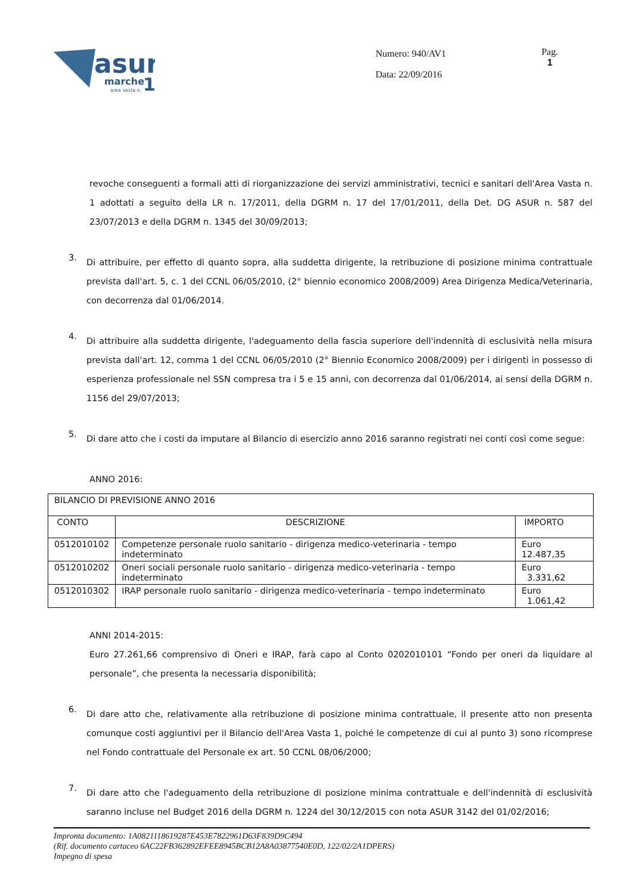asur
marche
1
area vasta n.
Numero: 940/AV1
Data: 22/09/2016
Pag.
1
revoche conseguenti a formali atti di riorganizzazione dei servizi amministrativi, tecnici e sanitari dell'Area Vasta n. 1 adottati a seguito della LR n. 17/2011, della DGRM n. 17 del 17/01/2011, della Det. DG ASUR n. 587 del 23/07/2013 e della DGRM n. 1345 del 30/09/2013;
3.
Di attribuire, per effetto di quanto sopra, alla suddetta dirigente, la retribuzione di posizione minima contrattuale prevista dall'art. 5, c. 1 del CCNL 06/05/2010, (2° biennio economico 2008/2009) Area Dirigenza Medica/Veterinaria, con decorrenza dal 01/06/2014.
4.
Di attribuire alla suddetta dirigente, l'adeguamento della fascia superiore dell'indennità di esclusività nella misura prevista dall'art. 12, comma 1 del CCNL 06/05/2010 (2° Biennio Economico 2008/2009) per i dirigenti in possesso di esperienza professionale nel SSN compresa tra i 5 e 15 anni, con decorrenza dal 01/06/2014, ai sensi della DGRM n. 1156 del 29/07/2013;
5.
Di dare atto che i costi da imputare al Bilancio di esercizio anno 2016 saranno registrati nei conti così come segue:
ANNO 2016:
| BILANCIO DI PREVISIONE ANNO 2016 | | |
| CONTO | DESCRIZIONE | IMPORTO |
| 0512010102 | Competenze personale ruolo sanitario - dirigenza medico-veterinaria - tempo indeterminato | Euro 12.487,35 |
| 0512010202 | Oneri sociali personale ruolo sanitario - dirigenza medico-veterinaria - tempo indeterminato | Euro 3.331,62 |
| 0512010302 | IRAP personale ruolo sanitario - dirigenza medico-veterinaria - tempo indeterminato | Euro 1.061,42 |
ANNI 2014-2015:
Euro 27.261,66 comprensivo di Oneri e IRAP, farà capo al Conto 0202010101 “Fondo per oneri da liquidare al personale”, che presenta la necessaria disponibilità;
6.
Di dare atto che, relativamente alla retribuzione di posizione minima contrattuale, il presente atto non presenta comunque costi aggiuntivi per il Bilancio dell'Area Vasta 1, poiché le competenze di cui al punto 3) sono ricomprese nel Fondo contrattuale del Personale ex art. 50 CCNL 08/06/2000;
7.
Di dare atto che l'adeguamento della retribuzione di posizione minima contrattuale e dell'indennità di esclusività saranno incluse nel Budget 2016 della DGRM n. 1224 del 30/12/2015 con nota ASUR 3142 del 01/02/2016;
Impronta documento: 1A0821118619287E453E7822961D63F839D9C494
(Rif. documento cartaceo 6AC22FB362892EFEE8945BCB12A8A03877540E0D, 122/02/2A1DPERS)
Impegno di spesa